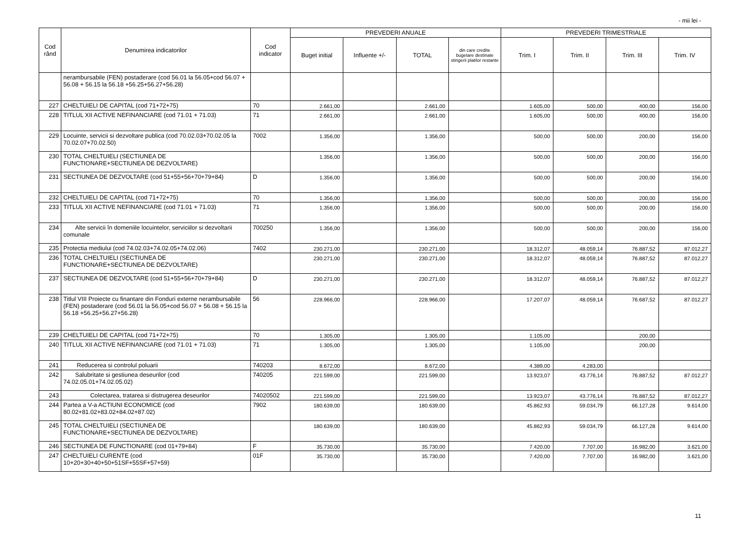- mii lei -
| Cod rând | Denumirea indicatorilor | Cod indicator | PREVEDERI ANUALE | | | | PREVEDERI TRIMESTRIALE | | | |
| --- | --- | --- | --- | --- | --- | --- | --- | --- | --- | --- |
| | | | Buget initial | Influente +/- | TOTAL | din care credite bugetare destinate stingerii platilor restante | Trim. I | Trim. II | Trim. III | Trim. IV |
| | nerambursabile (FEN) postaderare (cod 56.01 la 56.05+cod 56.07 + 56.08 + 56.15 la 56.18 +56.25+56.27+56.28) | | | | | | | | | |
| 227 | CHELTUIELI DE CAPITAL (cod 71+72+75) | 70 | 2.661,00 | | 2.661,00 | | 1.605,00 | 500,00 | 400,00 | 156,00 |
| 228 | TITLUL XII ACTIVE NEFINANCIARE (cod 71.01 + 71.03) | 71 | 2.661,00 | | 2.661,00 | | 1.605,00 | 500,00 | 400,00 | 156,00 |
| 229 | Locuinte, servicii si dezvoltare publica (cod 70.02.03+70.02.05 la 70.02.07+70.02.50) | 7002 | 1.356,00 | | 1.356,00 | | 500,00 | 500,00 | 200,00 | 156,00 |
| 230 | TOTAL CHELTUIELI (SECTIUNEA DE FUNCTIONARE+SECTIUNEA DE DEZVOLTARE) | | 1.356,00 | | 1.356,00 | | 500,00 | 500,00 | 200,00 | 156,00 |
| 231 | SECTIUNEA DE DEZVOLTARE (cod 51+55+56+70+79+84) | D | 1.356,00 | | 1.356,00 | | 500,00 | 500,00 | 200,00 | 156,00 |
| 232 | CHELTUIELI DE CAPITAL (cod 71+72+75) | 70 | 1.356,00 | | 1.356,00 | | 500,00 | 500,00 | 200,00 | 156,00 |
| 233 | TITLUL XII ACTIVE NEFINANCIARE (cod 71.01 + 71.03) | 71 | 1.356,00 | | 1.356,00 | | 500,00 | 500,00 | 200,00 | 156,00 |
| 234 | Alte servicii în domeniile locuintelor, serviciilor si dezvoltarii comunale | 700250 | 1.356,00 | | 1.356,00 | | 500,00 | 500,00 | 200,00 | 156,00 |
| 235 | Protectia mediului (cod 74.02.03+74.02.05+74.02.06) | 7402 | 230.271,00 | | 230.271,00 | | 18.312,07 | 48.059,14 | 76.887,52 | 87.012,27 |
| 236 | TOTAL CHELTUIELI (SECTIUNEA DE FUNCTIONARE+SECTIUNEA DE DEZVOLTARE) | | 230.271,00 | | 230.271,00 | | 18.312,07 | 48.059,14 | 76.887,52 | 87.012,27 |
| 237 | SECTIUNEA DE DEZVOLTARE (cod 51+55+56+70+79+84) | D | 230.271,00 | | 230.271,00 | | 18.312,07 | 48.059,14 | 76.887,52 | 87.012,27 |
| 238 | Titlul VIII Proiecte cu finantare din Fonduri externe nerambursabile (FEN) postaderare (cod 56.01 la 56.05+cod 56.07 + 56.08 + 56.15 la 56.18 +56.25+56.27+56.28) | 56 | 228.966,00 | | 228.966,00 | | 17.207,07 | 48.059,14 | 76.687,52 | 87.012,27 |
| 239 | CHELTUIELI DE CAPITAL (cod 71+72+75) | 70 | 1.305,00 | | 1.305,00 | | 1.105,00 | | 200,00 | |
| 240 | TITLUL XII ACTIVE NEFINANCIARE (cod 71.01 + 71.03) | 71 | 1.305,00 | | 1.305,00 | | 1.105,00 | | 200,00 | |
| 241 | Reducerea si controlul poluarii | 740203 | 8.672,00 | | 8.672,00 | | 4.389,00 | 4.283,00 | | |
| 242 | Salubritate si gestiunea deseurilor (cod 74.02.05.01+74.02.05.02) | 740205 | 221.599,00 | | 221.599,00 | | 13.923,07 | 43.776,14 | 76.887,52 | 87.012,27 |
| 243 | Colectarea, tratarea si distrugerea deseurilor | 74020502 | 221.599,00 | | 221.599,00 | | 13.923,07 | 43.776,14 | 76.887,52 | 87.012,27 |
| 244 | Partea a V-a ACTIUNI ECONOMICE (cod 80.02+81.02+83.02+84.02+87.02) | 7902 | 180.639,00 | | 180.639,00 | | 45.862,93 | 59.034,79 | 66.127,28 | 9.614,00 |
| 245 | TOTAL CHELTUIELI (SECTIUNEA DE FUNCTIONARE+SECTIUNEA DE DEZVOLTARE) | | 180.639,00 | | 180.639,00 | | 45.862,93 | 59.034,79 | 66.127,28 | 9.614,00 |
| 246 | SECTIUNEA DE FUNCTIONARE (cod 01+79+84) | F | 35.730,00 | | 35.730,00 | | 7.420,00 | 7.707,00 | 16.982,00 | 3.621,00 |
| 247 | CHELTUIELI CURENTE (cod 10+20+30+40+50+51SF+55SF+57+59) | 01F | 35.730,00 | | 35.730,00 | | 7.420,00 | 7.707,00 | 16.982,00 | 3.621,00 |
11